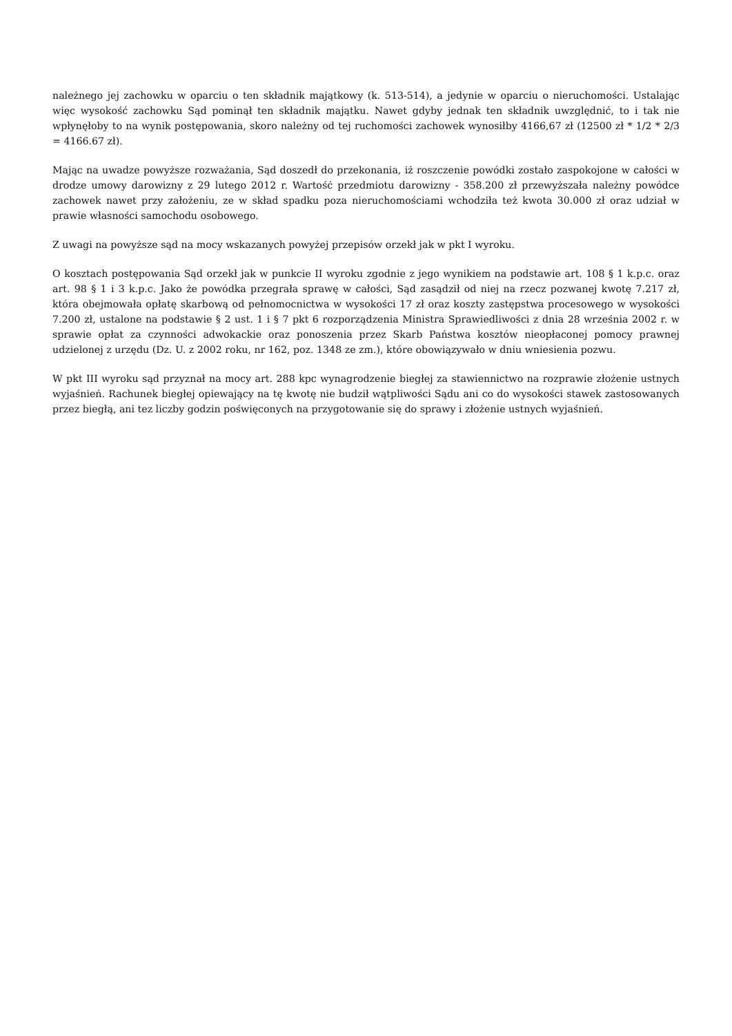należnego jej zachowku w oparciu o ten składnik majątkowy (k. 513-514), a jedynie w oparciu o nieruchomości. Ustalając więc wysokość zachowku Sąd pominął ten składnik majątku. Nawet gdyby jednak ten składnik uwzględnić, to i tak nie wpłynęłoby to na wynik postępowania, skoro należny od tej ruchomości zachowek wynosiłby 4166,67 zł (12500 zł * 1/2 * 2/3 = 4166.67 zł).
Mając na uwadze powyższe rozważania, Sąd doszedł do przekonania, iż roszczenie powódki zostało zaspokojone w całości w drodze umowy darowizny z 29 lutego 2012 r. Wartość przedmiotu darowizny - 358.200 zł przewyższała należny powódce zachowek nawet przy założeniu, ze w skład spadku poza nieruchomościami wchodziła też kwota 30.000 zł oraz udział w prawie własności samochodu osobowego.
Z uwagi na powyższe sąd na mocy wskazanych powyżej przepisów orzekł jak w pkt I wyroku.
O kosztach postępowania Sąd orzekł jak w punkcie II wyroku zgodnie z jego wynikiem na podstawie art. 108 § 1 k.p.c. oraz art. 98 § 1 i 3 k.p.c. Jako że powódka przegrała sprawę w całości, Sąd zasądził od niej na rzecz pozwanej kwotę 7.217 zł, która obejmowała opłatę skarbową od pełnomocnictwa w wysokości 17 zł oraz koszty zastępstwa procesowego w wysokości 7.200 zł, ustalone na podstawie § 2 ust. 1 i § 7 pkt 6 rozporządzenia Ministra Sprawiedliwości z dnia 28 września 2002 r. w sprawie opłat za czynności adwokackie oraz ponoszenia przez Skarb Państwa kosztów nieopłaconej pomocy prawnej udzielonej z urzędu (Dz. U. z 2002 roku, nr 162, poz. 1348 ze zm.), które obowiązywało w dniu wniesienia pozwu.
W pkt III wyroku sąd przyznał na mocy art. 288 kpc wynagrodzenie biegłej za stawiennictwo na rozprawie złożenie ustnych wyjaśnień. Rachunek biegłej opiewający na tę kwotę nie budził wątpliwości Sądu ani co do wysokości stawek zastosowanych przez biegłą, ani tez liczby godzin poświęconych na przygotowanie się do sprawy i złożenie ustnych wyjaśnień.